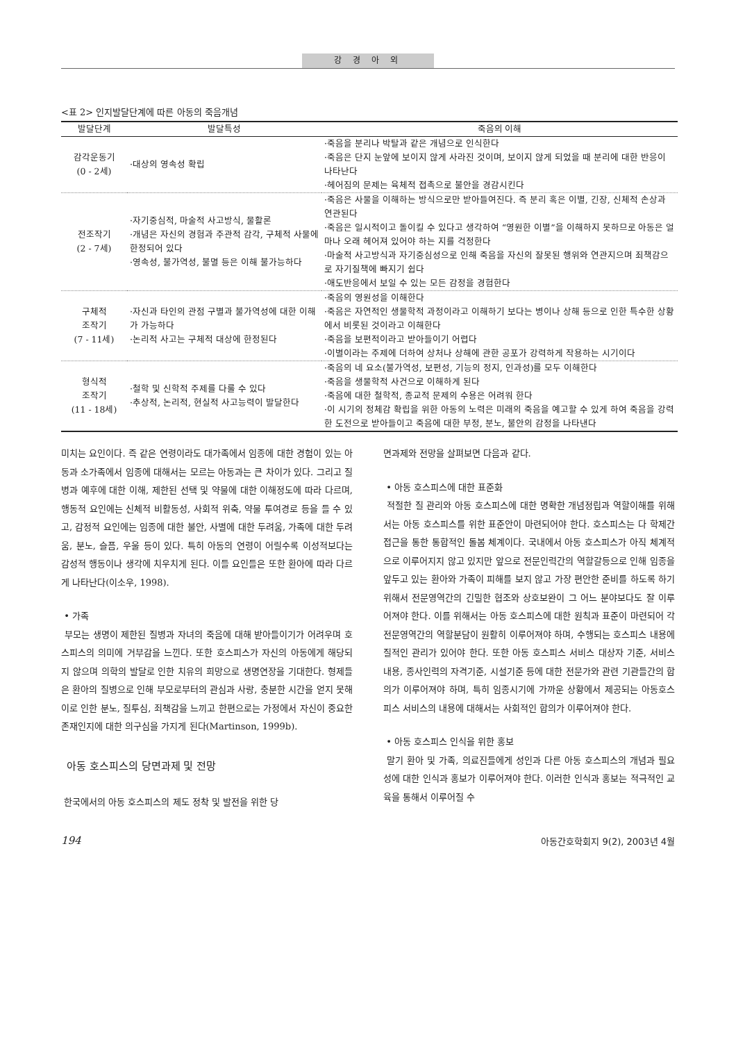강 경 아 외
<표 2> 인지발달단계에 따른 아동의 죽음개념
| 발달단계 | 발달특성 | 죽음의 이해 |
| --- | --- | --- |
| 감각운동기 (0 - 2세) | ·대상의 영속성 확립 | ·죽음을 분리나 박탈과 같은 개념으로 인식한다 ·죽음은 단지 눈앞에 보이지 않게 사라진 것이며, 보이지 않게 되었을 때 분리에 대한 반응이 나타난다 ·헤어짐의 문제는 육체적 접촉으로 불안을 경감시킨다 |
| 전조작기 (2 - 7세) | ·자기중심적, 마술적 사고방식, 물활론 ·개념은 자신의 경험과 주관적 감각, 구체적 사물에 한정되어 있다 ·영속성, 불가역성, 불멸 등은 이해 불가능하다 | ·죽음은 사물을 이해하는 방식으로만 받아들여진다. 즉 분리 혹은 이별, 긴장, 신체적 손상과 연관된다 ·죽음은 일시적이고 돌이킬 수 있다고 생각하여 “영원한 이별”을 이해하지 못하므로 아동은 얼마나 오래 헤어져 있어야 하는 지를 걱정한다 ·마술적 사고방식과 자기중심성으로 인해 죽음을 자신의 잘못된 행위와 연관지으며 죄책감으로 자기질책에 빠지기 쉽다 ·애도반응에서 보일 수 있는 모든 감정을 경험한다 |
| 구체적 조작기 (7 - 11세) | ·자신과 타인의 관점 구별과 불가역성에 대한 이해가 가능하다 ·논리적 사고는 구체적 대상에 한정된다 | ·죽음의 영원성을 이해한다 ·죽음은 자연적인 생물학적 과정이라고 이해하기 보다는 병이나 상해 등으로 인한 특수한 상황에서 비롯된 것이라고 이해한다 ·죽음을 보편적이라고 받아들이기 어렵다 ·이별이라는 주제에 더하여 상처나 상해에 관한 공포가 강력하게 작용하는 시기이다 |
| 형식적 조작기 (11 - 18세) | ·철학 및 신학적 주제를 다룰 수 있다 ·추상적, 논리적, 현실적 사고능력이 발달한다 | ·죽음의 네 요소(불가역성, 보편성, 기능의 정지, 인과성)를 모두 이해한다 ·죽음을 생물학적 사건으로 이해하게 된다 ·죽음에 대한 철학적, 종교적 문제의 수용은 어려워 한다 ·이 시기의 정체감 확립을 위한 아동의 노력은 미래의 죽음을 예고할 수 있게 하여 죽음을 강력한 도전으로 받아들이고 죽음에 대한 부정, 분노, 불안의 감정을 나타낸다 |
미치는 요인이다. 즉 같은 연령이라도 대가족에서 임종에 대한 경험이 있는 아동과 소가족에서 임종에 대해서는 모르는 아동과는 큰 차이가 있다. 그리고 질병과 예후에 대한 이해, 제한된 선택 및 약물에 대한 이해정도에 따라 다르며, 행동적 요인에는 신체적 비활동성, 사회적 위축, 약물 투여경로 등을 들 수 있고, 감정적 요인에는 임종에 대한 불안, 사별에 대한 두려움, 가족에 대한 두려움, 분노, 슬픔, 우울 등이 있다. 특히 아동의 연령이 어릴수록 이성적보다는 감성적 행동이나 생각에 치우치게 된다. 이들 요인들은 또한 환아에 따라 다르게 나타난다(이소우, 1998).
• 가족
부모는 생명이 제한된 질병과 자녀의 죽음에 대해 받아들이기가 어려우며 호스피스의 의미에 거부감을 느낀다. 또한 호스피스가 자신의 아동에게 해당되지 않으며 의학의 발달로 인한 치유의 희망으로 생명연장을 기대한다. 형제들은 환아의 질병으로 인해 부모로부터의 관심과 사랑, 충분한 시간을 얻지 못해 이로 인한 분노, 질투심, 죄책감을 느끼고 한편으로는 가정에서 자신이 중요한 존재인지에 대한 의구심을 가지게 된다(Martinson, 1999b).
아동 호스피스의 당면과제 및 전망
한국에서의 아동 호스피스의 제도 정착 및 발전을 위한 당
면과제와 전망을 살펴보면 다음과 같다.
• 아동 호스피스에 대한 표준화
적절한 질 관리와 아동 호스피스에 대한 명확한 개념정립과 역할이해를 위해서는 아동 호스피스를 위한 표준안이 마련되어야 한다. 호스피스는 다 학제간 접근을 통한 통합적인 돌봄 체계이다. 국내에서 아동 호스피스가 아직 체계적으로 이루어지지 않고 있지만 앞으로 전문인력간의 역할갈등으로 인해 임종을 앞두고 있는 환아와 가족이 피해를 보지 않고 가장 편안한 준비를 하도록 하기 위해서 전문영역간의 긴밀한 협조와 상호보완이 그 어느 분야보다도 잘 이루어져야 한다. 이를 위해서는 아동 호스피스에 대한 원칙과 표준이 마련되어 각 전문영역간의 역할분담이 원활히 이루어져야 하며, 수행되는 호스피스 내용에 질적인 관리가 있어야 한다. 또한 아동 호스피스 서비스 대상자 기준, 서비스 내용, 종사인력의 자격기준, 시설기준 등에 대한 전문가와 관련 기관들간의 합의가 이루어져야 하며, 특히 임종시기에 가까운 상황에서 제공되는 아동호스피스 서비스의 내용에 대해서는 사회적인 합의가 이루어져야 한다.
• 아동 호스피스 인식을 위한 홍보
말기 환아 및 가족, 의료진들에게 성인과 다른 아동 호스피스의 개념과 필요성에 대한 인식과 홍보가 이루어져야 한다. 이러한 인식과 홍보는 적극적인 교육을 통해서 이루어질 수
194 아동간호학회지 9(2), 2003년 4월